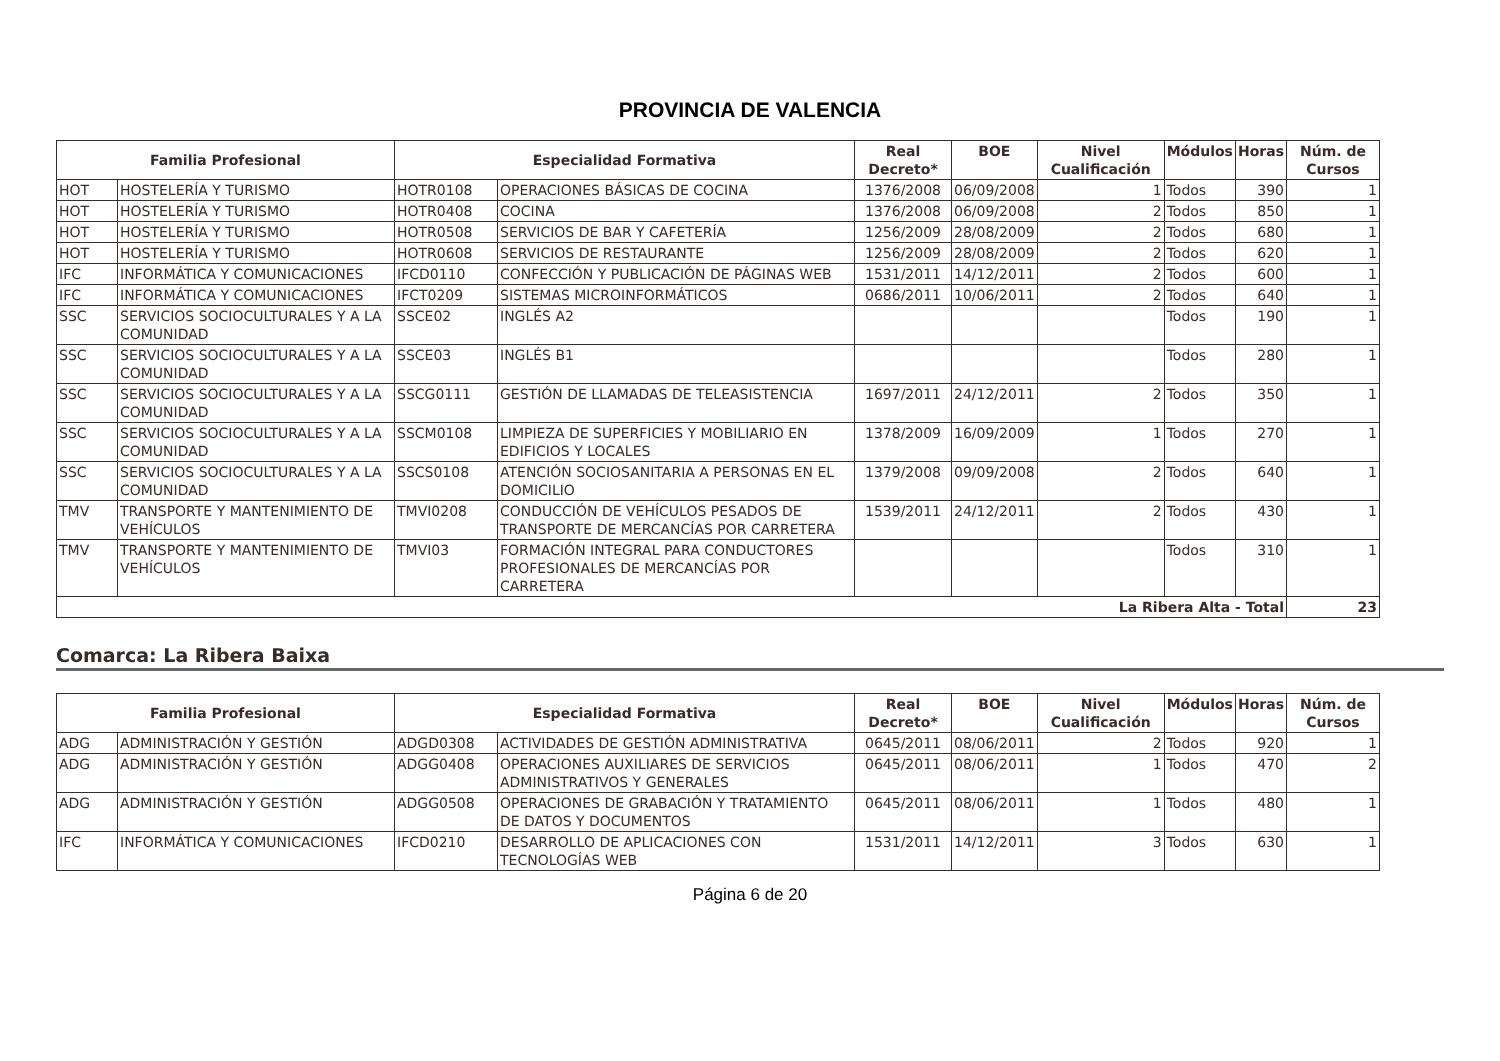PROVINCIA DE VALENCIA
| Familia Profesional | | Especialidad Formativa | | Real Decreto* | BOE | Nivel Cualificación | Módulos | Horas | Núm. de Cursos |
| --- | --- | --- | --- | --- | --- | --- | --- | --- | --- |
| HOT | HOSTELERÍA Y TURISMO | HOTR0108 | OPERACIONES BÁSICAS DE COCINA | 1376/2008 | 06/09/2008 | 1 | Todos | 390 | 1 |
| HOT | HOSTELERÍA Y TURISMO | HOTR0408 | COCINA | 1376/2008 | 06/09/2008 | 2 | Todos | 850 | 1 |
| HOT | HOSTELERÍA Y TURISMO | HOTR0508 | SERVICIOS DE BAR Y CAFETERÍA | 1256/2009 | 28/08/2009 | 2 | Todos | 680 | 1 |
| HOT | HOSTELERÍA Y TURISMO | HOTR0608 | SERVICIOS DE RESTAURANTE | 1256/2009 | 28/08/2009 | 2 | Todos | 620 | 1 |
| IFC | INFORMÁTICA Y COMUNICACIONES | IFCD0110 | CONFECCIÓN Y PUBLICACIÓN DE PÁGINAS WEB | 1531/2011 | 14/12/2011 | 2 | Todos | 600 | 1 |
| IFC | INFORMÁTICA Y COMUNICACIONES | IFCT0209 | SISTEMAS MICROINFORMÁTICOS | 0686/2011 | 10/06/2011 | 2 | Todos | 640 | 1 |
| SSC | SERVICIOS SOCIOCULTURALES Y A LA COMUNIDAD | SSCE02 | INGLÉS A2 | | | | Todos | 190 | 1 |
| SSC | SERVICIOS SOCIOCULTURALES Y A LA COMUNIDAD | SSCE03 | INGLÉS B1 | | | | Todos | 280 | 1 |
| SSC | SERVICIOS SOCIOCULTURALES Y A LA COMUNIDAD | SSCG0111 | GESTIÓN DE LLAMADAS DE TELEASISTENCIA | 1697/2011 | 24/12/2011 | 2 | Todos | 350 | 1 |
| SSC | SERVICIOS SOCIOCULTURALES Y A LA COMUNIDAD | SSCM0108 | LIMPIEZA DE SUPERFICIES Y MOBILIARIO EN EDIFICIOS Y LOCALES | 1378/2009 | 16/09/2009 | 1 | Todos | 270 | 1 |
| SSC | SERVICIOS SOCIOCULTURALES Y A LA COMUNIDAD | SSCS0108 | ATENCIÓN SOCIOSANITARIA A PERSONAS EN EL DOMICILIO | 1379/2008 | 09/09/2008 | 2 | Todos | 640 | 1 |
| TMV | TRANSPORTE Y MANTENIMIENTO DE VEHÍCULOS | TMVI0208 | CONDUCCIÓN DE VEHÍCULOS PESADOS DE TRANSPORTE DE MERCANCÍAS POR CARRETERA | 1539/2011 | 24/12/2011 | 2 | Todos | 430 | 1 |
| TMV | TRANSPORTE Y MANTENIMIENTO DE VEHÍCULOS | TMVI03 | FORMACIÓN INTEGRAL PARA CONDUCTORES PROFESIONALES DE MERCANCÍAS POR CARRETERA | | | | Todos | 310 | 1 |
| La Ribera Alta - Total | | | | | | | | | 23 |
Comarca: La Ribera Baixa
| Familia Profesional | | Especialidad Formativa | | Real Decreto* | BOE | Nivel Cualificación | Módulos | Horas | Núm. de Cursos |
| --- | --- | --- | --- | --- | --- | --- | --- | --- | --- |
| ADG | ADMINISTRACIÓN Y GESTIÓN | ADGD0308 | ACTIVIDADES DE GESTIÓN ADMINISTRATIVA | 0645/2011 | 08/06/2011 | 2 | Todos | 920 | 1 |
| ADG | ADMINISTRACIÓN Y GESTIÓN | ADGG0408 | OPERACIONES AUXILIARES DE SERVICIOS ADMINISTRATIVOS Y GENERALES | 0645/2011 | 08/06/2011 | 1 | Todos | 470 | 2 |
| ADG | ADMINISTRACIÓN Y GESTIÓN | ADGG0508 | OPERACIONES DE GRABACIÓN Y TRATAMIENTO DE DATOS Y DOCUMENTOS | 0645/2011 | 08/06/2011 | 1 | Todos | 480 | 1 |
| IFC | INFORMÁTICA Y COMUNICACIONES | IFCD0210 | DESARROLLO DE APLICACIONES CON TECNOLOGÍAS WEB | 1531/2011 | 14/12/2011 | 3 | Todos | 630 | 1 |
Página 6 de 20